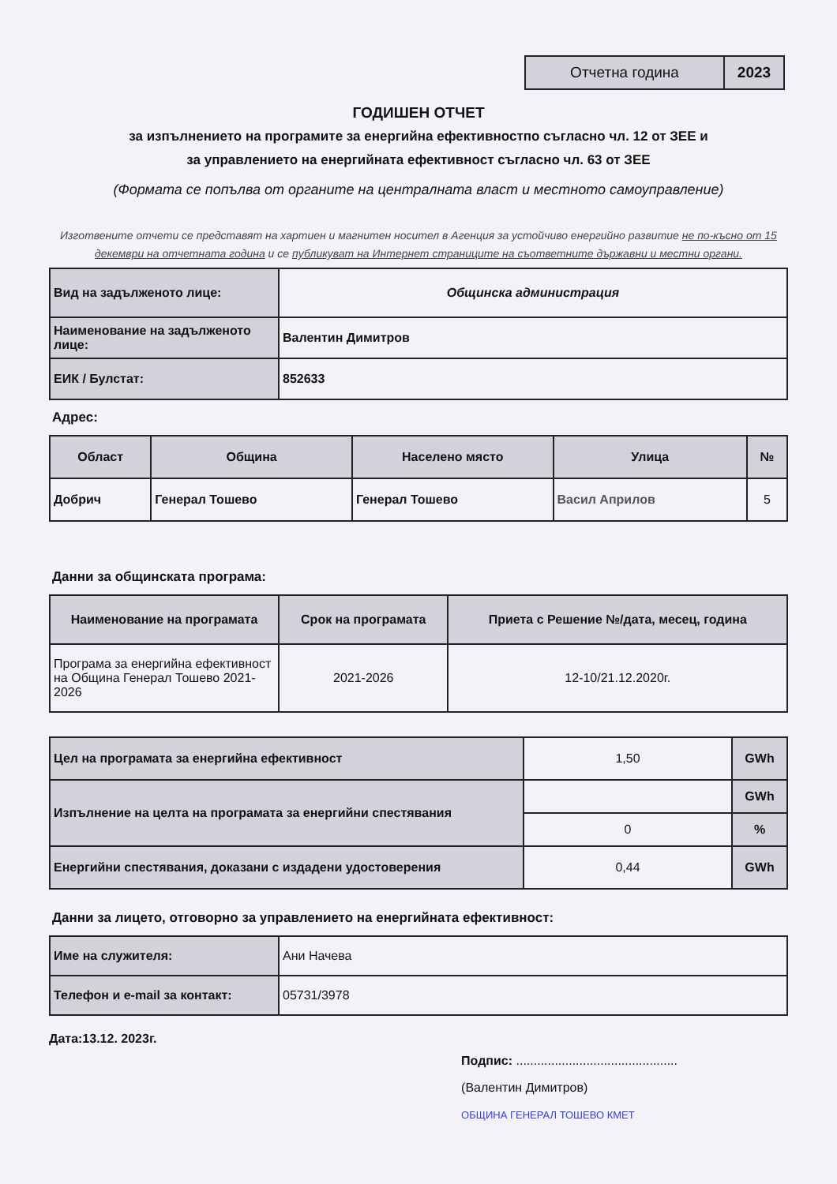| Отчетна година | 2023 |
ГОДИШЕН ОТЧЕТ
за изпълнението на програмите за енергийна ефективностпо съгласно чл. 12 от ЗЕЕ и
за управлението на енергийната ефективност съгласно чл. 63 от ЗЕЕ
(Формата се попълва от органите на централната власт и местното самоуправление)
Изготвените отчети се представят на хартиен и магнитен носител в Агенция за устойчиво енергийно развитие не по-късно от 15 декември на отчетната година и се публикуват на Интернет страниците на съответните държавни и местни органи.
| Вид на задълженото лице: | Общинска администрация |
| Наименование на задълженото лице: | Валентин Димитров |
| ЕИК / Булстат: | 852633 |
Адрес:
| Област | Община | Населено място | Улица | № |
| --- | --- | --- | --- | --- |
| Добрич | Генерал Тошево | Генерал Тошево | Васил Априлов | 5 |
Данни за общинската програма:
| Наименование на програмата | Срок на програмата | Приета с Решение №/дата, месец, година |
| --- | --- | --- |
| Програма за енергийна ефективност на Община Генерал Тошево 2021-2026 | 2021-2026 | 12-10/21.12.2020г. |
| Цел на програмата за енергийна ефективност | 1,50 | GWh |
| Изпълнение на целта на програмата за енергийни спестявания | | GWh |
| | 0 | % |
| Енергийни спестявания, доказани с издадени удостоверения | 0,44 | GWh |
Данни за лицето, отговорно за управлението на енергийната ефективност:
| Име на служителя: | Ани Начева |
| Телефон и e-mail за контакт: | 05731/3978 |
Дата:13.12. 2023г.
Подпис: ..............................................
(Валентин Димитров)
ОБЩИНА ГЕНЕРАЛ ТОШЕВО КМЕТ